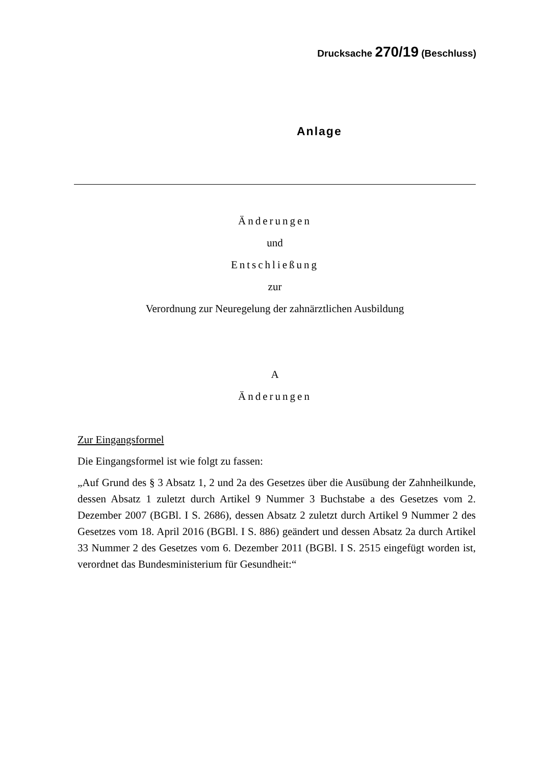Drucksache 270/19 (Beschluss)
Anlage
Änderungen
und
Entschließung
zur
Verordnung zur Neuregelung der zahnärztlichen Ausbildung
A
Änderungen
Zur Eingangsformel
Die Eingangsformel ist wie folgt zu fassen:
„Auf Grund des § 3 Absatz 1, 2 und 2a des Gesetzes über die Ausübung der Zahnheilkunde, dessen Absatz 1 zuletzt durch Artikel 9 Nummer 3 Buchstabe a des Gesetzes vom 2. Dezember 2007 (BGBl. I S. 2686), dessen Absatz 2 zuletzt durch Artikel 9 Nummer 2 des Gesetzes vom 18. April 2016 (BGBl. I S. 886) geändert und dessen Absatz 2a durch Artikel 33 Nummer 2 des Gesetzes vom 6. Dezember 2011 (BGBl. I S. 2515 eingefügt worden ist, verordnet das Bundesministerium für Gesundheit:“